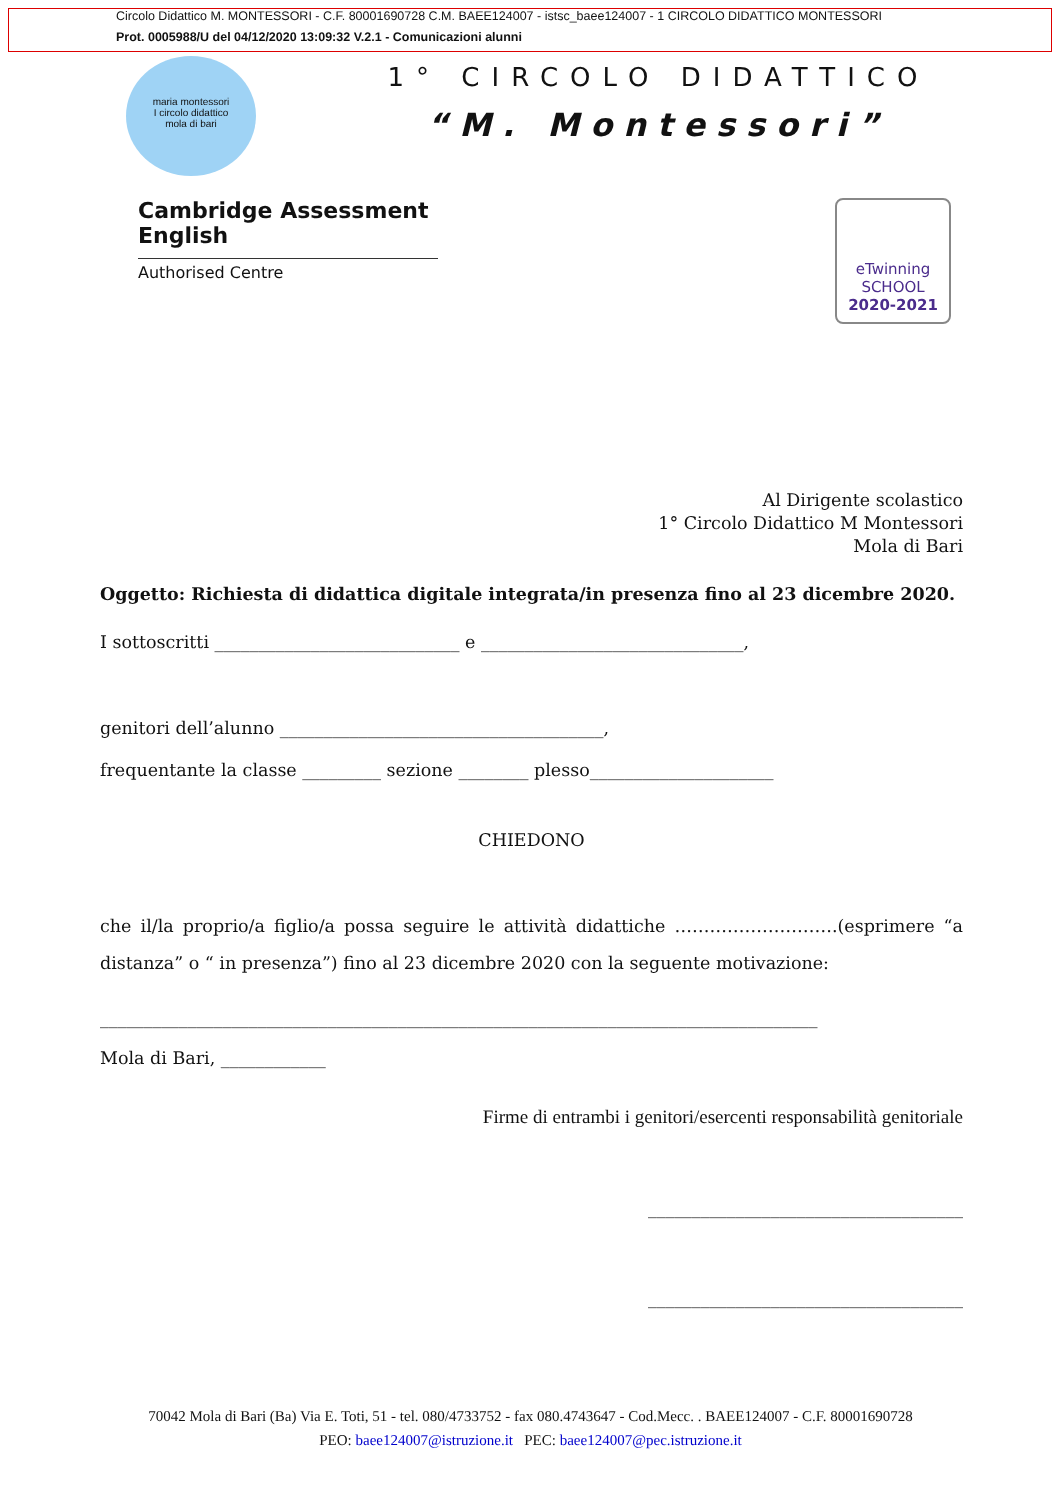Circolo Didattico M. MONTESSORI - C.F. 80001690728 C.M. BAEE124007 - istsc_baee124007 - 1 CIRCOLO DIDATTICO MONTESSORI
Prot. 0005988/U del 04/12/2020 13:09:32 V.2.1 - Comunicazioni alunni
maria montessori
I circolo didattico
mola di bari
1° CIRCOLO DIDATTICO
“M. Montessori”
Cambridge Assessment
English
Authorised Centre
eTwinning
SCHOOL
2020-2021
Al Dirigente scolastico
1° Circolo Didattico M Montessori
Mola di Bari
Oggetto: Richiesta di didattica digitale integrata/in presenza fino al 23 dicembre 2020.
I sottoscritti ____________________________ e ______________________________,
genitori dell’alunno _____________________________________,
frequentante la classe _________ sezione ________ plesso_____________________
CHIEDONO
che il/la proprio/a figlio/a possa seguire le attività didattiche ……………………….(esprimere “a distanza” o “ in presenza”) fino al 23 dicembre 2020 con la seguente motivazione:
__________________________________________________________________________________
Mola di Bari, ____________
Firme di entrambi i genitori/esercenti responsabilità genitoriale
____________________________________
____________________________________
70042 Mola di Bari (Ba) Via E. Toti, 51 - tel. 080/4733752 - fax 080.4743647 - Cod.Mecc. . BAEE124007 - C.F. 80001690728
PEO: baee124007@istruzione.it PEC: baee124007@pec.istruzione.it